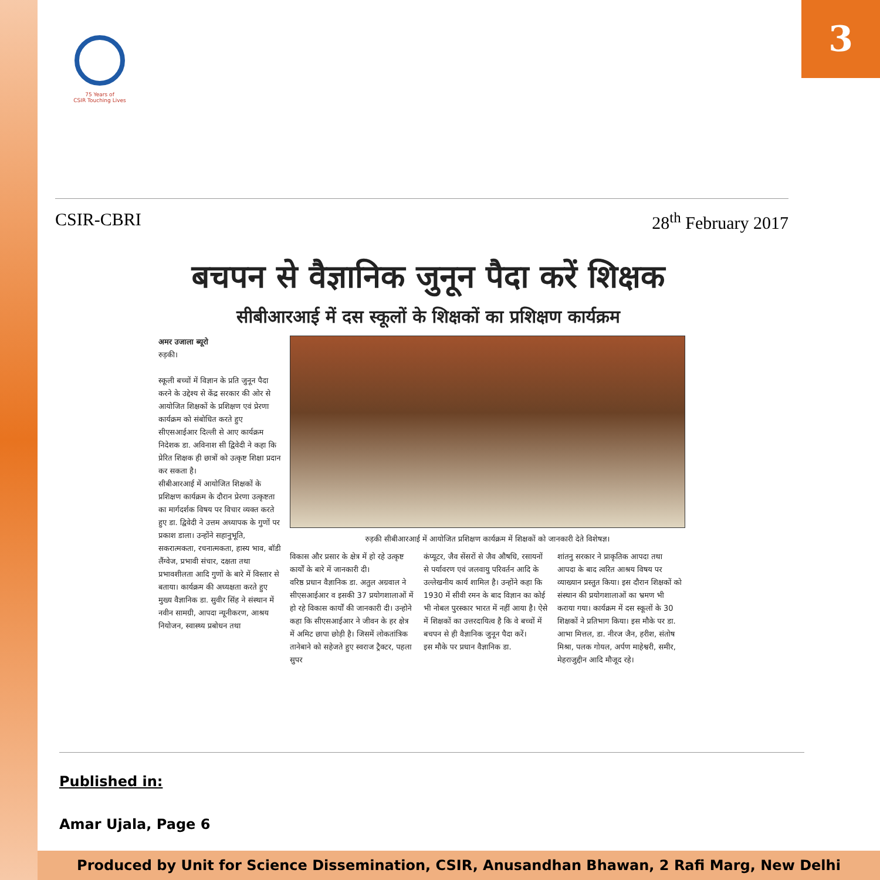75 Years of
CSIR Touching Lives
3
CSIR-CBRI 28<sup>th</sup> February 2017
बचपन से वैज्ञानिक जुनून पैदा करें शिक्षक
सीबीआरआई में दस स्कूलों के शिक्षकों का प्रशिक्षण कार्यक्रम
अमर उजाला ब्यूरो
रुड़की।
स्कूली बच्चों में विज्ञान के प्रति जुनून पैदा करने के उद्देश्य से केंद्र सरकार की ओर से आयोजित शिक्षकों के प्रशिक्षण एवं प्रेरणा कार्यक्रम को संबोधित करते हुए सीएसआईआर दिल्ली से आए कार्यक्रम निदेशक डा. अविनाश सी द्विवेदी ने कहा कि प्रेरित शिक्षक ही छात्रों को उत्कृष्ट शिक्षा प्रदान कर सकता है।
सीबीआरआई में आयोजित शिक्षकों के प्रशिक्षण कार्यक्रम के दौरान प्रेरणा उत्कृष्टता का मार्गदर्शक विषय पर विचार व्यक्त करते हुए डा. द्विवेदी ने उत्तम अध्यापक के गुणों पर प्रकाश डाला। उन्होंने सहानुभूति, सकरात्मकता, रचनात्मकता, हास्य भाव, बॉडी लैंग्वेज, प्रभावी संचार, दक्षता तथा प्रभावशीलता आदि गुणों के बारे में विस्तार से बताया। कार्यक्रम की अध्यक्षता करते हुए मुख्य वैज्ञानिक डा. सुवीर सिंह ने संस्थान में नवीन सामग्री, आपदा न्यूनीकरण, आश्रय नियोजन, स्वास्थ्य प्रबोधन तथा
रुड़की सीबीआरआई में आयोजित प्रशिक्षण कार्यक्रम में शिक्षकों को जानकारी देते विशेषज्ञ।
विकास और प्रसार के क्षेत्र में हो रहे उत्कृष्ट कार्यों के बारे में जानकारी दी।
वरिष्ठ प्रधान वैज्ञानिक डा. अतुल अग्रवाल ने सीएसआईआर व इसकी 37 प्रयोगशालाओं में हो रहे विकास कार्यों की जानकारी दी। उन्होने कहा कि सीएसआईआर ने जीवन के हर क्षेत्र में अमिट छापा छोड़ी है। जिसमें लोकतांत्रिक तानेबाने को सहेजते हुए स्वराज ट्रैक्टर, पहला सुपर
कंप्यूटर, जैव सेंसरों से जैव औषधि, रसायनों से पर्यावरण एवं जलवायु परिवर्तन आदि के उल्लेखनीय कार्य शामिल है। उन्होंने कहा कि 1930 में सीवी रमन के बाद विज्ञान का कोई भी नोबल पुरस्कार भारत में नहीं आया है। ऐसे में शिक्षकों का उत्तरदायित्व है कि वे बच्चों में बचपन से ही वैज्ञानिक जुनून पैदा करें।
इस मौके पर प्रधान वैज्ञानिक डा.
शांतनु सरकार ने प्राकृतिक आपदा तथा आपदा के बाद त्वरित आश्रय विषय पर व्याख्यान प्रस्तुत किया। इस दौरान शिक्षकों को संस्थान की प्रयोगशालाओं का भ्रमण भी कराया गया। कार्यक्रम में दस स्कूलों के 30 शिक्षकों ने प्रतिभाग किया। इस मौके पर डा. आभा मित्तल, डा. नीरज जैन, हरीश, संतोष मिश्रा, पलक गोयल, अर्पण माहेश्वरी, समीर, मेहराजुद्दीन आदि मौजूद रहे।
Published in:
Amar Ujala, Page 6
Produced by Unit for Science Dissemination, CSIR, Anusandhan Bhawan, 2 Rafi Marg, New Delhi